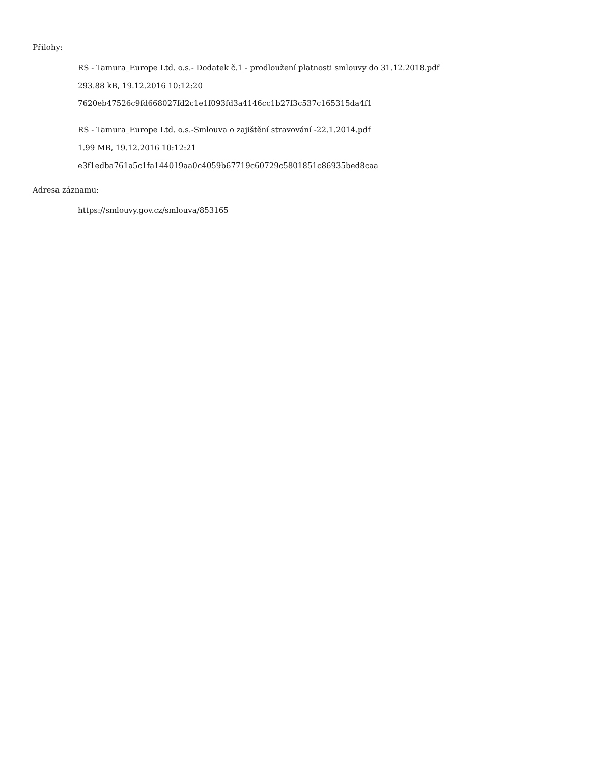Přílohy:
RS - Tamura_Europe Ltd. o.s.- Dodatek č.1 - prodloužení platnosti smlouvy do 31.12.2018.pdf
293.88 kB, 19.12.2016 10:12:20
7620eb47526c9fd668027fd2c1e1f093fd3a4146cc1b27f3c537c165315da4f1
RS - Tamura_Europe Ltd. o.s.-Smlouva o zajištění stravování -22.1.2014.pdf
1.99 MB, 19.12.2016 10:12:21
e3f1edba761a5c1fa144019aa0c4059b67719c60729c5801851c86935bed8caa
Adresa záznamu:
https://smlouvy.gov.cz/smlouva/853165